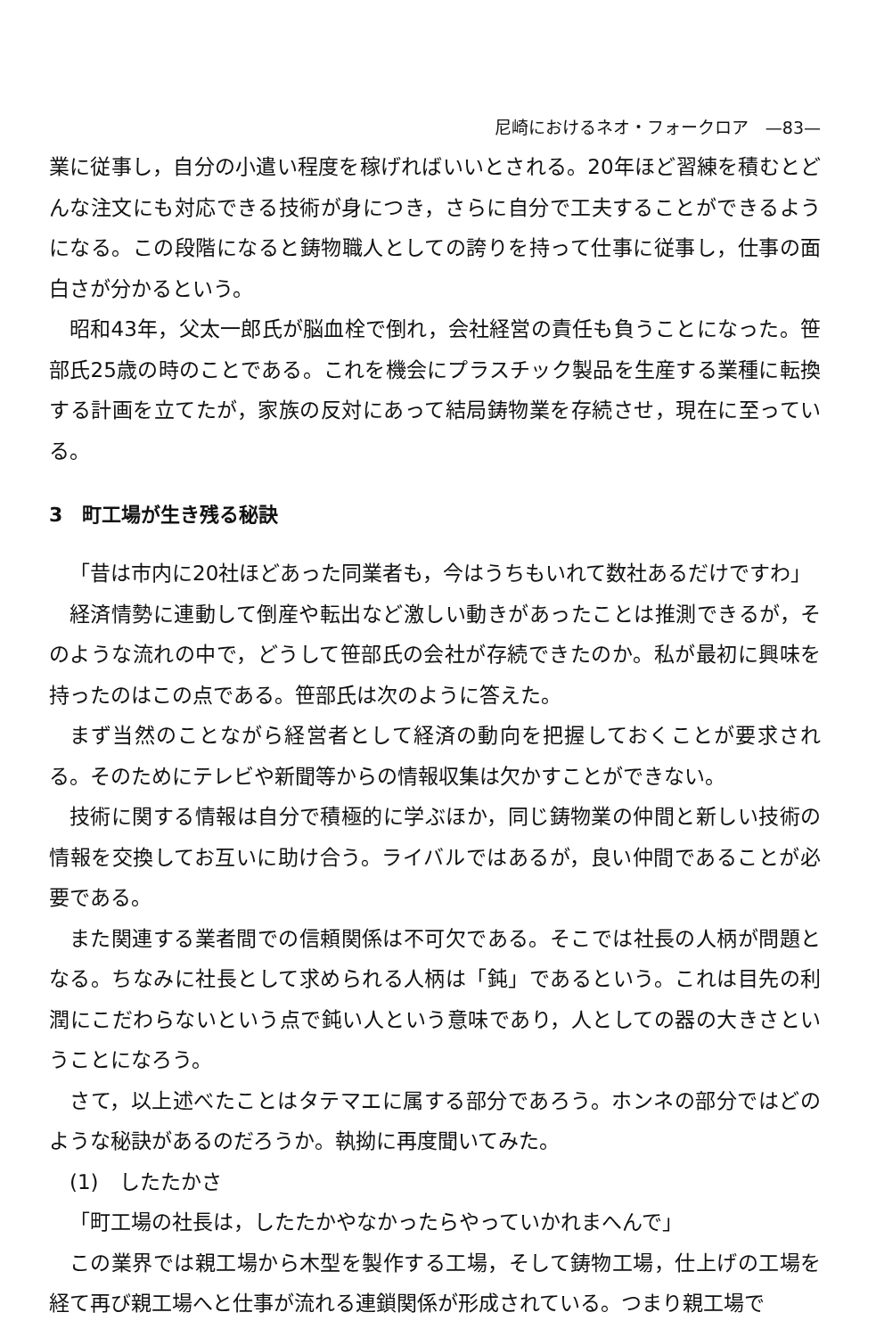尼崎におけるネオ・フォークロア　—83—
業に従事し，自分の小遣い程度を稼げればいいとされる。20年ほど習練を積むとどんな注文にも対応できる技術が身につき，さらに自分で工夫することができるようになる。この段階になると鋳物職人としての誇りを持って仕事に従事し，仕事の面白さが分かるという。
昭和43年，父太一郎氏が脳血栓で倒れ，会社経営の責任も負うことになった。笹部氏25歳の時のことである。これを機会にプラスチック製品を生産する業種に転換する計画を立てたが，家族の反対にあって結局鋳物業を存続させ，現在に至っている。
3　町工場が生き残る秘訣
「昔は市内に20社ほどあった同業者も，今はうちもいれて数社あるだけですわ」
経済情勢に連動して倒産や転出など激しい動きがあったことは推測できるが，そのような流れの中で，どうして笹部氏の会社が存続できたのか。私が最初に興味を持ったのはこの点である。笹部氏は次のように答えた。
まず当然のことながら経営者として経済の動向を把握しておくことが要求される。そのためにテレビや新聞等からの情報収集は欠かすことができない。
技術に関する情報は自分で積極的に学ぶほか，同じ鋳物業の仲間と新しい技術の情報を交換してお互いに助け合う。ライバルではあるが，良い仲間であることが必要である。
また関連する業者間での信頼関係は不可欠である。そこでは社長の人柄が問題となる。ちなみに社長として求められる人柄は「鈍」であるという。これは目先の利潤にこだわらないという点で鈍い人という意味であり，人としての器の大きさということになろう。
さて，以上述べたことはタテマエに属する部分であろう。ホンネの部分ではどのような秘訣があるのだろうか。執拗に再度聞いてみた。
(1)　したたかさ
「町工場の社長は，したたかやなかったらやっていかれまへんで」
この業界では親工場から木型を製作する工場，そして鋳物工場，仕上げの工場を経て再び親工場へと仕事が流れる連鎖関係が形成されている。つまり親工場で